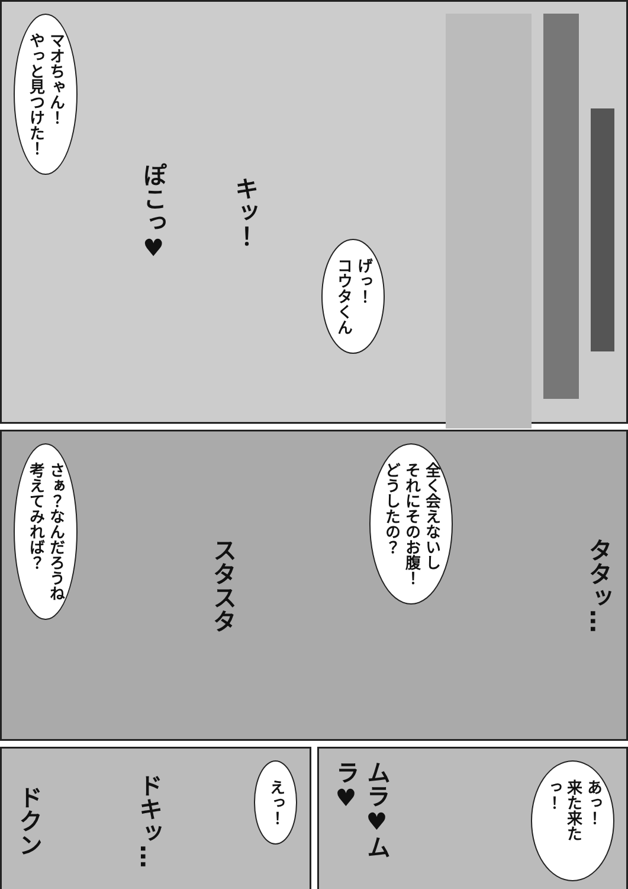げっ！
コウタくん
キッ！
ぽこっ♥
マオちゃん！
やっと見つけた！
タタッ…
全く会えないし
それにそのお腹！
どうしたの？
スタスタ
さぁ？なんだろうね
考えてみれば？
あっ！
来た来たっ！
ムラ♥ムラ♥
えっ！
ドキッ…
ドクン